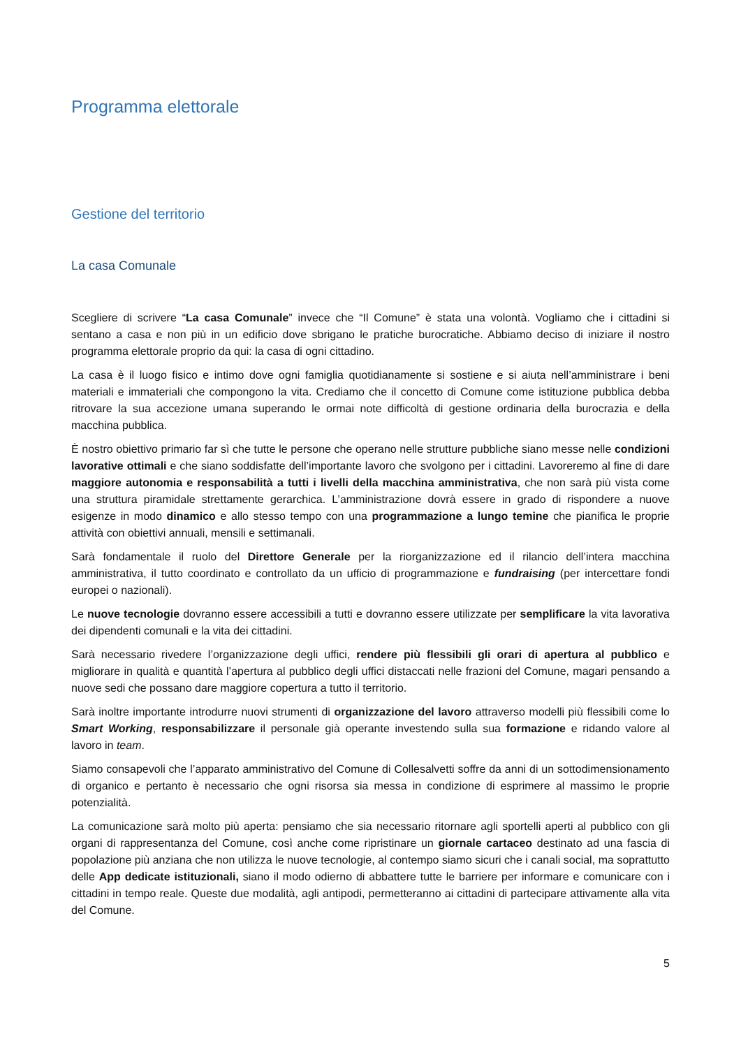Programma elettorale
Gestione del territorio
La casa Comunale
Scegliere di scrivere “La casa Comunale” invece che “Il Comune” è stata una volontà. Vogliamo che i cittadini si sentano a casa e non più in un edificio dove sbrigano le pratiche burocratiche. Abbiamo deciso di iniziare il nostro programma elettorale proprio da qui: la casa di ogni cittadino.
La casa è il luogo fisico e intimo dove ogni famiglia quotidianamente si sostiene e si aiuta nell’amministrare i beni materiali e immateriali che compongono la vita. Crediamo che il concetto di Comune come istituzione pubblica debba ritrovare la sua accezione umana superando le ormai note difficoltà di gestione ordinaria della burocrazia e della macchina pubblica.
È nostro obiettivo primario far sì che tutte le persone che operano nelle strutture pubbliche siano messe nelle condizioni lavorative ottimali e che siano soddisfatte dell’importante lavoro che svolgono per i cittadini. Lavoreremo al fine di dare maggiore autonomia e responsabilità a tutti i livelli della macchina amministrativa, che non sarà più vista come una struttura piramidale strettamente gerarchica. L’amministrazione dovrà essere in grado di rispondere a nuove esigenze in modo dinamico e allo stesso tempo con una programmazione a lungo temine che pianifica le proprie attività con obiettivi annuali, mensili e settimanali.
Sarà fondamentale il ruolo del Direttore Generale per la riorganizzazione ed il rilancio dell’intera macchina amministrativa, il tutto coordinato e controllato da un ufficio di programmazione e fundraising (per intercettare fondi europei o nazionali).
Le nuove tecnologie dovranno essere accessibili a tutti e dovranno essere utilizzate per semplificare la vita lavorativa dei dipendenti comunali e la vita dei cittadini.
Sarà necessario rivedere l’organizzazione degli uffici, rendere più flessibili gli orari di apertura al pubblico e migliorare in qualità e quantità l’apertura al pubblico degli uffici distaccati nelle frazioni del Comune, magari pensando a nuove sedi che possano dare maggiore copertura a tutto il territorio.
Sarà inoltre importante introdurre nuovi strumenti di organizzazione del lavoro attraverso modelli più flessibili come lo Smart Working, responsabilizzare il personale già operante investendo sulla sua formazione e ridando valore al lavoro in team.
Siamo consapevoli che l’apparato amministrativo del Comune di Collesalvetti soffre da anni di un sottodimensionamento di organico e pertanto è necessario che ogni risorsa sia messa in condizione di esprimere al massimo le proprie potenzialità.
La comunicazione sarà molto più aperta: pensiamo che sia necessario ritornare agli sportelli aperti al pubblico con gli organi di rappresentanza del Comune, così anche come ripristinare un giornale cartaceo destinato ad una fascia di popolazione più anziana che non utilizza le nuove tecnologie, al contempo siamo sicuri che i canali social, ma soprattutto delle App dedicate istituzionali, siano il modo odierno di abbattere tutte le barriere per informare e comunicare con i cittadini in tempo reale. Queste due modalità, agli antipodi, permetteranno ai cittadini di partecipare attivamente alla vita del Comune.
5